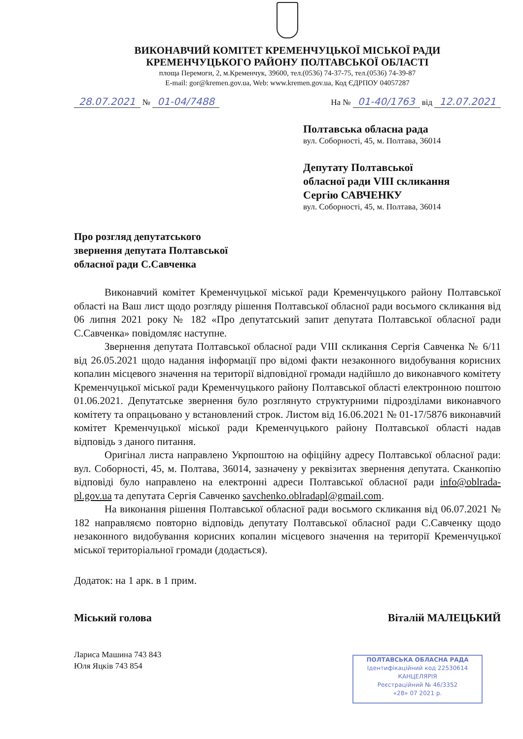ВИКОНАВЧИЙ КОМІТЕТ КРЕМЕНЧУЦЬКОЇ МІСЬКОЇ РАДИ
КРЕМЕНЧУЦЬКОГО РАЙОНУ ПОЛТАВСЬКОЇ ОБЛАСТІ
площа Перемоги, 2, м.Кременчук, 39600, тел.(0536) 74-37-75, тел.(0536) 74-39-87
E-mail: gor@kremen.gov.ua, Web: www.kremen.gov.ua, Код ЄДРПОУ 04057287
28.07.2021 № 01-04/7488 На № 01-40/1763 від 12.07.2021
Полтавська обласна рада
вул. Соборності, 45, м. Полтава, 36014
Депутату Полтавської
обласної ради VIII скликання
Сергію САВЧЕНКУ
вул. Соборності, 45, м. Полтава, 36014
Про розгляд депутатського
звернення депутата Полтавської
обласної ради С.Савченка
Виконавчий комітет Кременчуцької міської ради Кременчуцького району Полтавської області на Ваш лист щодо розгляду рішення Полтавської обласної ради восьмого скликання від 06 липня 2021 року № 182 «Про депутатський запит депутата Полтавської обласної ради С.Савченка» повідомляє наступне.
Звернення депутата Полтавської обласної ради VIII скликання Сергія Савченка № 6/11 від 26.05.2021 щодо надання інформації про відомі факти незаконного видобування корисних копалин місцевого значення на території відповідної громади надійшло до виконавчого комітету Кременчуцької міської ради Кременчуцького району Полтавської області електронною поштою 01.06.2021. Депутатське звернення було розглянуто структурними підрозділами виконавчого комітету та опрацьовано у встановлений строк. Листом від 16.06.2021 № 01-17/5876 виконавчий комітет Кременчуцької міської ради Кременчуцького району Полтавської області надав відповідь з даного питання.
Оригінал листа направлено Укрпоштою на офіційну адресу Полтавської обласної ради: вул. Соборності, 45, м. Полтава, 36014, зазначену у реквізитах звернення депутата. Сканкопію відповіді було направлено на електронні адреси Полтавської обласної ради info@oblrada-pl.gov.ua та депутата Сергія Савченко savchenko.oblradapl@gmail.com.
На виконання рішення Полтавської обласної ради восьмого скликання від 06.07.2021 № 182 направляємо повторно відповідь депутату Полтавської обласної ради С.Савченку щодо незаконного видобування корисних копалин місцевого значення на території Кременчуцької міської територіальної громади (додається).
Додаток: на 1 арк. в 1 прим.
Міський голова Віталій МАЛЕЦЬКИЙ
Лариса Машина 743 843
Юля Яцків 743 854
ПОЛТАВСЬКА ОБЛАСНА РАДА
Ідентифікаційний код 22530614
КАНЦЕЛЯРІЯ
Реєстраційний № 46/3352
«28» 07 2021 р.